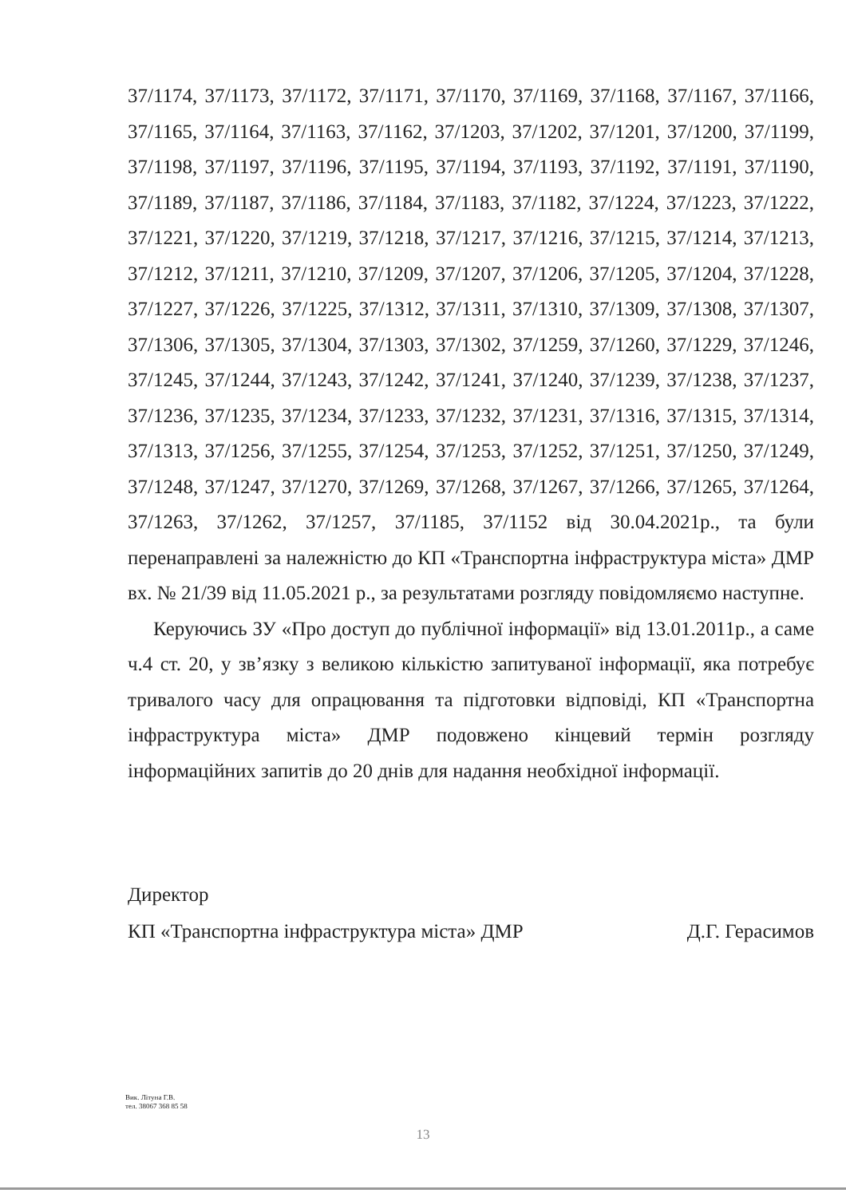37/1174, 37/1173, 37/1172, 37/1171, 37/1170, 37/1169, 37/1168, 37/1167, 37/1166, 37/1165, 37/1164, 37/1163, 37/1162, 37/1203, 37/1202, 37/1201, 37/1200, 37/1199, 37/1198, 37/1197, 37/1196, 37/1195, 37/1194, 37/1193, 37/1192, 37/1191, 37/1190, 37/1189, 37/1187, 37/1186, 37/1184, 37/1183, 37/1182, 37/1224, 37/1223, 37/1222, 37/1221, 37/1220, 37/1219, 37/1218, 37/1217, 37/1216, 37/1215, 37/1214, 37/1213, 37/1212, 37/1211, 37/1210, 37/1209, 37/1207, 37/1206, 37/1205, 37/1204, 37/1228, 37/1227, 37/1226, 37/1225, 37/1312, 37/1311, 37/1310, 37/1309, 37/1308, 37/1307, 37/1306, 37/1305, 37/1304, 37/1303, 37/1302, 37/1259, 37/1260, 37/1229, 37/1246, 37/1245, 37/1244, 37/1243, 37/1242, 37/1241, 37/1240, 37/1239, 37/1238, 37/1237, 37/1236, 37/1235, 37/1234, 37/1233, 37/1232, 37/1231, 37/1316, 37/1315, 37/1314, 37/1313, 37/1256, 37/1255, 37/1254, 37/1253, 37/1252, 37/1251, 37/1250, 37/1249, 37/1248, 37/1247, 37/1270, 37/1269, 37/1268, 37/1267, 37/1266, 37/1265, 37/1264, 37/1263, 37/1262, 37/1257, 37/1185, 37/1152 від 30.04.2021р., та були перенаправлені за належністю до КП «Транспортна інфраструктура міста» ДМР вх. № 21/39 від 11.05.2021 р., за результатами розгляду повідомляємо наступне.
Керуючись ЗУ «Про доступ до публічної інформації» від 13.01.2011р., а саме ч.4 ст. 20, у зв’язку з великою кількістю запитуваної інформації, яка потребує тривалого часу для опрацювання та підготовки відповіді, КП «Транспортна інфраструктура міста» ДМР подовжено кінцевий термін розгляду інформаційних запитів до 20 днів для надання необхідної інформації.
Директор
КП «Транспортна інфраструктура міста» ДМР Д.Г. Герасимов
Вик. Літуна Г.В.
тел. 38067 368 85 58
13